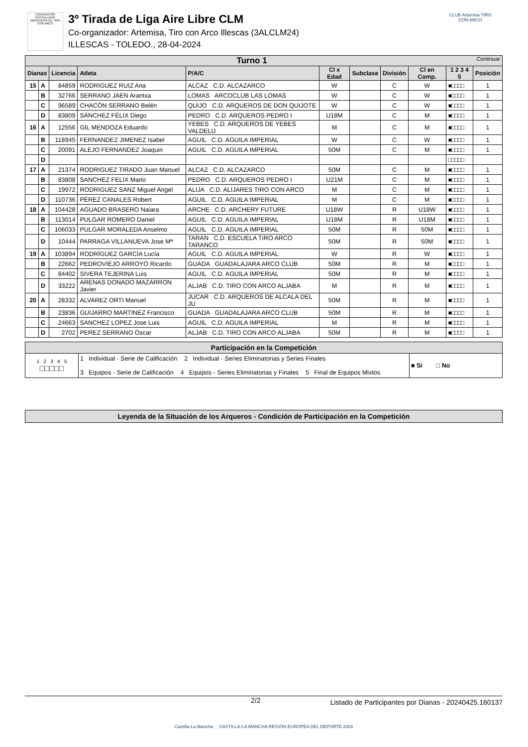FEDERACIÓN CASTELLANO-MANCHEGA DE TIRO CON ARCO
3º Tirada de Liga Aire Libre CLM
Co-organizador: Artemisa, Tiro con Arco Illescas (3ALCLM24)
ILLESCAS - TOLEDO., 28-04-2024
CLUB Artemisa TIRO CON ARCO
| Turno 1 Continuar | | | | | | | | | | |
| Dianas | | Licencia | Atleta | P/A/C | Cl x Edad | Subclase | División | Cl en Comp. | 1 2 3 4 5 | Posición |
| 15 | A | 84859 | RODRIGUEZ RUIZ Ana | ALCAZ C.D. ALCAZARCO | W | | C | W | ■□□□□ | 1 |
| | B | 32766 | SERRANO JAEN Arantxa | LOMAS ARCOCLUB LAS LOMAS | W | | C | W | ■□□□□ | 1 |
| | C | 96589 | CHACÓN SERRANO Belén | QUIJO C.D. ARQUEROS DE DON QUIJOTE | W | | C | W | ■□□□□ | 1 |
| | D | 83809 | SÁNCHEZ FÉLIX Diego | PEDRO C.D. ARQUEROS PEDRO I | U18M | | C | M | ■□□□□ | 1 |
| 16 | A | 12556 | GIL MENDOZA Eduardo | YEBES C.D. ARQUEROS DE YEBES VALDELU | M | | C | M | ■□□□□ | 1 |
| | B | 118945 | FERNANDEZ JIMENEZ Isabel | AGUIL C.D. AGUILA IMPERIAL | W | | C | W | ■□□□□ | 1 |
| | C | 20091 | ALEJO FERNANDEZ Joaquin | AGUIL C.D. AGUILA IMPERIAL | 50M | | C | M | ■□□□□ | 1 |
| | D | | | | | | | | □□□□□ | |
| 17 | A | 21374 | RODRIGUEZ TIRADO Juan Manuel | ALCAZ C.D. ALCAZARCO | 50M | | C | M | ■□□□□ | 1 |
| | B | 83808 | SANCHEZ FELIX Mario | PEDRO C.D. ARQUEROS PEDRO I | U21M | | C | M | ■□□□□ | 1 |
| | C | 19972 | RODRIGUEZ SANZ Miguel Angel | ALIJA C.D. ALIJARES TIRO CON ARCO | M | | C | M | ■□□□□ | 1 |
| | D | 110736 | PÉREZ CANALES Robert | AGUIL C.D. AGUILA IMPERIAL | M | | C | M | ■□□□□ | 1 |
| 18 | A | 104428 | AGUADO BRASERO Naiara | ARCHE C.D. ARCHERY FUTURE | U18W | | R | U18W | ■□□□□ | 1 |
| | B | 113014 | PULGAR ROMERO Daniel | AGUIL C.D. AGUILA IMPERIAL | U18M | | R | U18M | ■□□□□ | 1 |
| | C | 106033 | PULGAR MORALEDA Anselmo | AGUIL C.D. AGUILA IMPERIAL | 50M | | R | 50M | ■□□□□ | 1 |
| | D | 10444 | PARRAGA VILLANUEVA Jose Mª | TARAN C.D. ESCUELA TIRO ARCO TARANCO | 50M | | R | 50M | ■□□□□ | 1 |
| 19 | A | 103894 | RODRÍGUEZ GARCÍA Lucía | AGUIL C.D. AGUILA IMPERIAL | W | | R | W | ■□□□□ | 1 |
| | B | 22662 | PEDROVIEJO ARROYO Ricardo | GUADA GUADALAJARA ARCO CLUB | 50M | | R | M | ■□□□□ | 1 |
| | C | 84402 | SIVERA TEJERINA Luis | AGUIL C.D. AGUILA IMPERIAL | 50M | | R | M | ■□□□□ | 1 |
| | D | 33222 | ARENAS DONADO MAZARRON Javier | ALJAB C.D. TIRO CON ARCO ALJABA | M | | R | M | ■□□□□ | 1 |
| 20 | A | 28332 | ALVAREZ ORTI Manuel | JUCAR C.D. ARQUEROS DE ALCALA DEL JU | 50M | | R | M | ■□□□□ | 1 |
| | B | 23836 | GUIJARRO MARTINEZ Francisco | GUADA GUADALAJARA ARCO CLUB | 50M | | R | M | ■□□□□ | 1 |
| | C | 24663 | SANCHEZ LOPEZ Jose Luis | AGUIL C.D. AGUILA IMPERIAL | M | | R | M | ■□□□□ | 1 |
| | D | 2702 | PEREZ SERRANO Oscar | ALJAB C.D. TIRO CON ARCO ALJABA | 50M | | R | M | ■□□□□ | 1 |
| Participación en la Competición | | |
| 1 2 3 4 5 □□□□□ | 1 Individual - Serie de Calificación 2 Individual - Series Eliminatorias y Series Finales 3 Equipos - Serie de Calificación 4 Equipos - Series Eliminatorias y Finales 5 Final de Equipos Mixtos | ■ Si □ No |
Leyenda de la Situación de los Arqueros - Condición de Participación en la Competición
2/2 Listado de Participantes por Dianas - 20240425.160137
Castilla-La Mancha CASTILLA-LA MANCHA REGIÓN EUROPEA DEL DEPORTE 2024